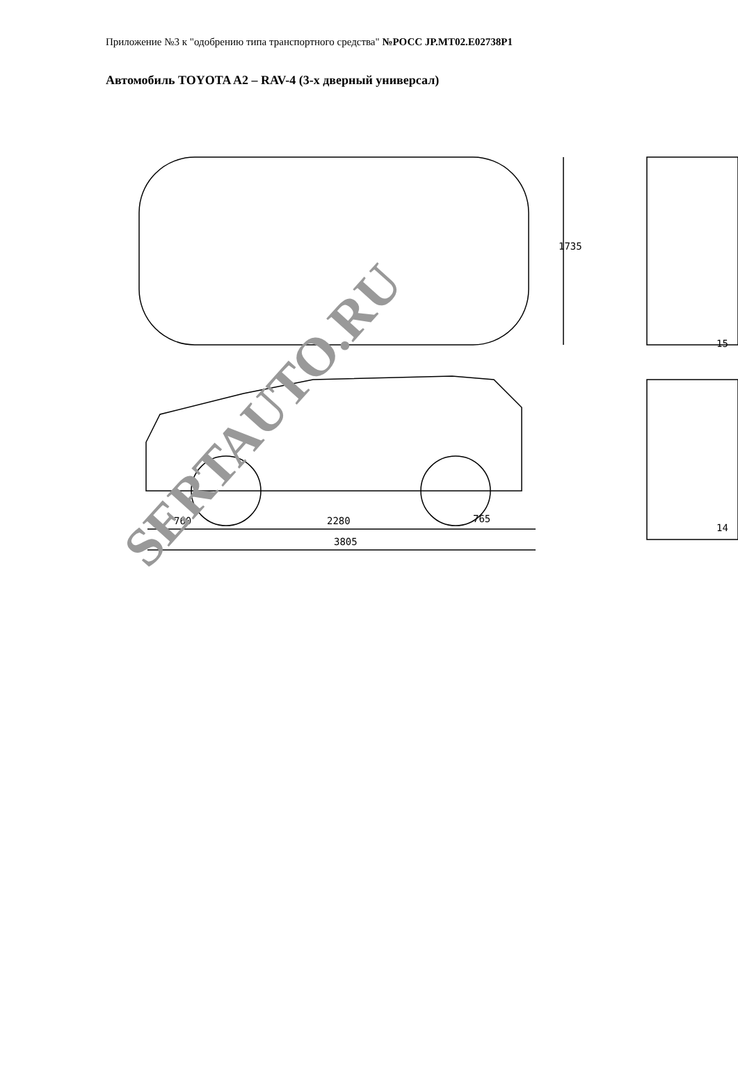Приложение №3 к "одобрению типа транспортного средства" №РОСС JP.MT02.E02738P1
Автомобиль TOYOTA A2 – RAV-4 (3-х дверный универсал)
1735
760 2280 765
3805
15
14
SERTAUTO.RU